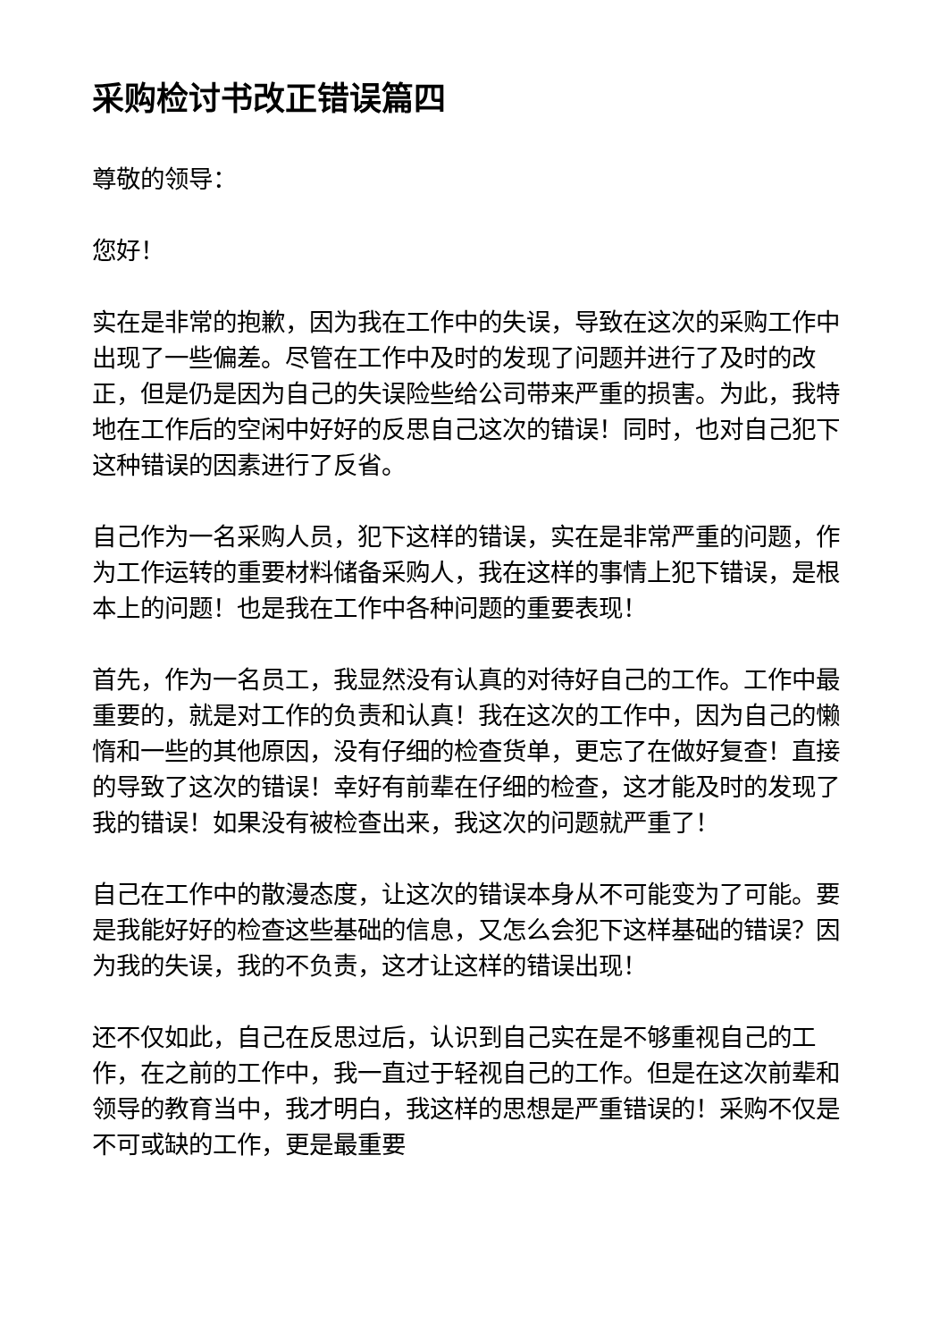采购检讨书改正错误篇四
尊敬的领导：
您好！
实在是非常的抱歉，因为我在工作中的失误，导致在这次的采购工作中出现了一些偏差。尽管在工作中及时的发现了问题并进行了及时的改正，但是仍是因为自己的失误险些给公司带来严重的损害。为此，我特地在工作后的空闲中好好的反思自己这次的错误！同时，也对自己犯下这种错误的因素进行了反省。
自己作为一名采购人员，犯下这样的错误，实在是非常严重的问题，作为工作运转的重要材料储备采购人，我在这样的事情上犯下错误，是根本上的问题！也是我在工作中各种问题的重要表现！
首先，作为一名员工，我显然没有认真的对待好自己的工作。工作中最重要的，就是对工作的负责和认真！我在这次的工作中，因为自己的懒惰和一些的其他原因，没有仔细的检查货单，更忘了在做好复查！直接的导致了这次的错误！幸好有前辈在仔细的检查，这才能及时的发现了我的错误！如果没有被检查出来，我这次的问题就严重了！
自己在工作中的散漫态度，让这次的错误本身从不可能变为了可能。要是我能好好的检查这些基础的信息，又怎么会犯下这样基础的错误？因为我的失误，我的不负责，这才让这样的错误出现！
还不仅如此，自己在反思过后，认识到自己实在是不够重视自己的工作，在之前的工作中，我一直过于轻视自己的工作。但是在这次前辈和领导的教育当中，我才明白，我这样的思想是严重错误的！采购不仅是不可或缺的工作，更是最重要